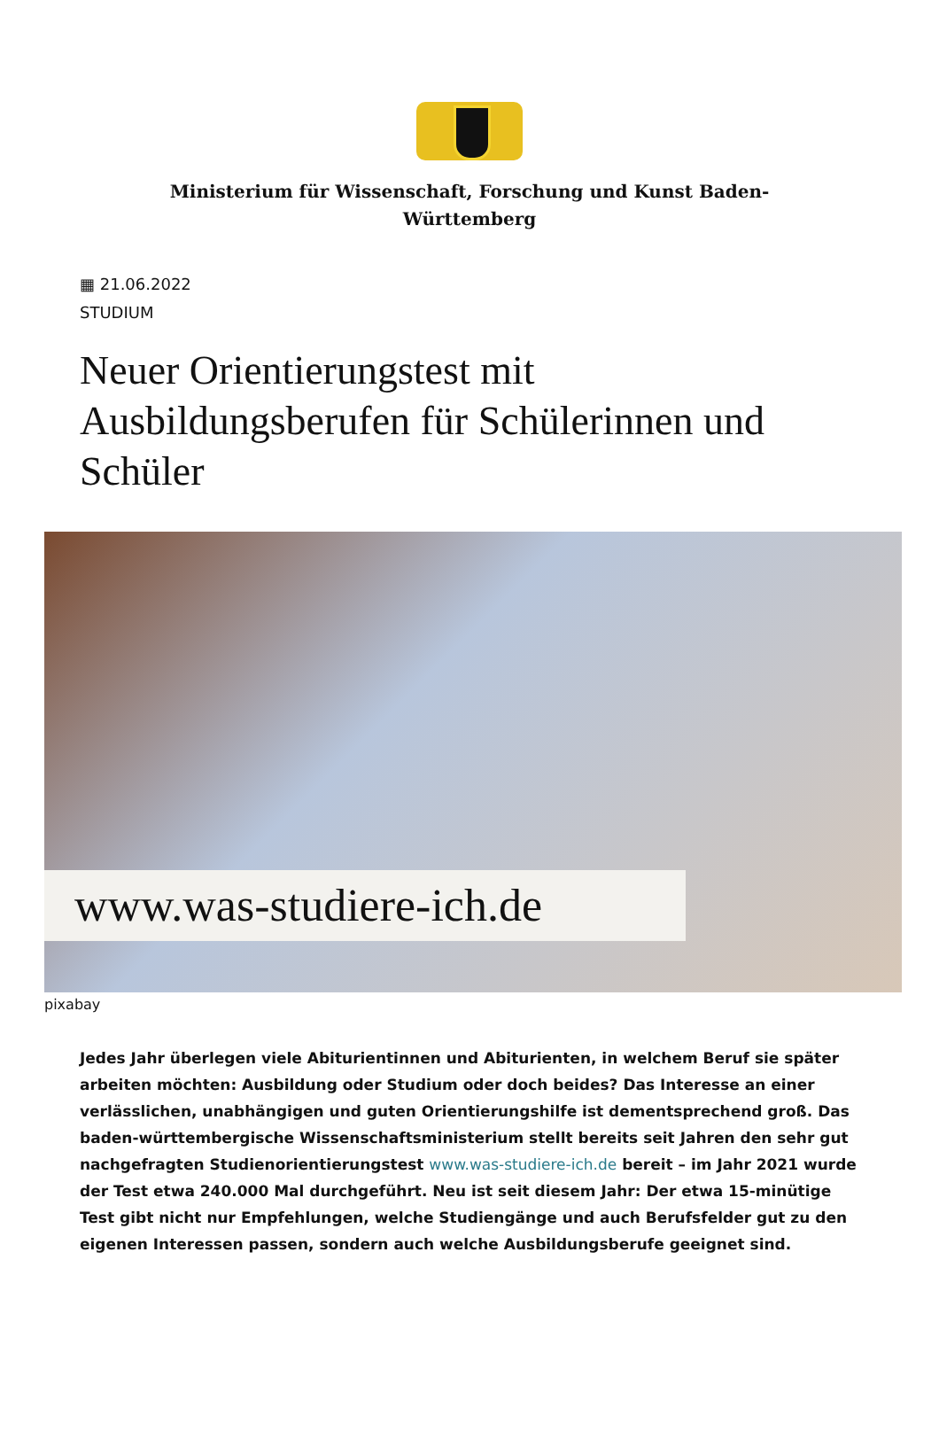Ministerium für Wissenschaft, Forschung und Kunst Baden-
Württemberg
▦ 21.06.2022
STUDIUM
Neuer Orientierungstest mit Ausbildungsberufen für Schülerinnen und Schüler
www.was-studiere-ich.de
pixabay
Jedes Jahr überlegen viele Abiturientinnen und Abiturienten, in welchem Beruf sie später arbeiten möchten: Ausbildung oder Studium oder doch beides? Das Interesse an einer verlässlichen, unabhängigen und guten Orientierungshilfe ist dementsprechend groß. Das baden-württembergische Wissenschaftsministerium stellt bereits seit Jahren den sehr gut nachgefragten Studienorientierungstest www.was-studiere-ich.de bereit – im Jahr 2021 wurde der Test etwa 240.000 Mal durchgeführt. Neu ist seit diesem Jahr: Der etwa 15-minütige Test gibt nicht nur Empfehlungen, welche Studiengänge und auch Berufsfelder gut zu den eigenen Interessen passen, sondern auch welche Ausbildungsberufe geeignet sind.